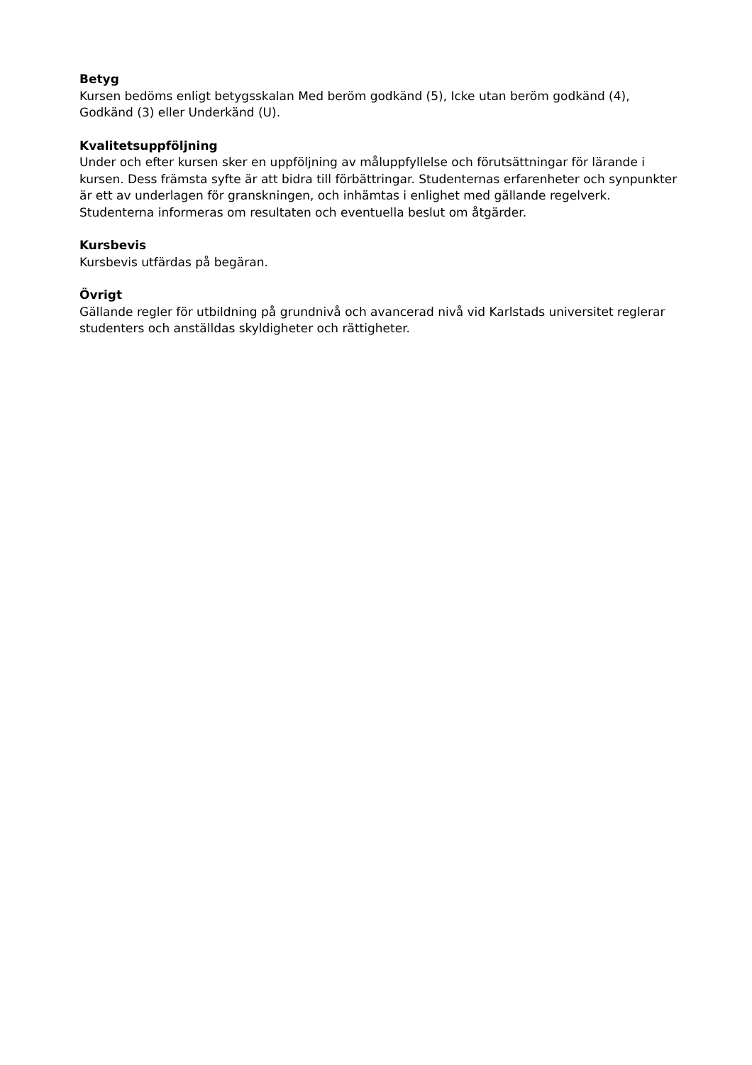Betyg
Kursen bedöms enligt betygsskalan Med beröm godkänd (5), Icke utan beröm godkänd (4), Godkänd (3) eller Underkänd (U).
Kvalitetsuppföljning
Under och efter kursen sker en uppföljning av måluppfyllelse och förutsättningar för lärande i kursen. Dess främsta syfte är att bidra till förbättringar. Studenternas erfarenheter och synpunkter är ett av underlagen för granskningen, och inhämtas i enlighet med gällande regelverk. Studenterna informeras om resultaten och eventuella beslut om åtgärder.
Kursbevis
Kursbevis utfärdas på begäran.
Övrigt
Gällande regler för utbildning på grundnivå och avancerad nivå vid Karlstads universitet reglerar studenters och anställdas skyldigheter och rättigheter.